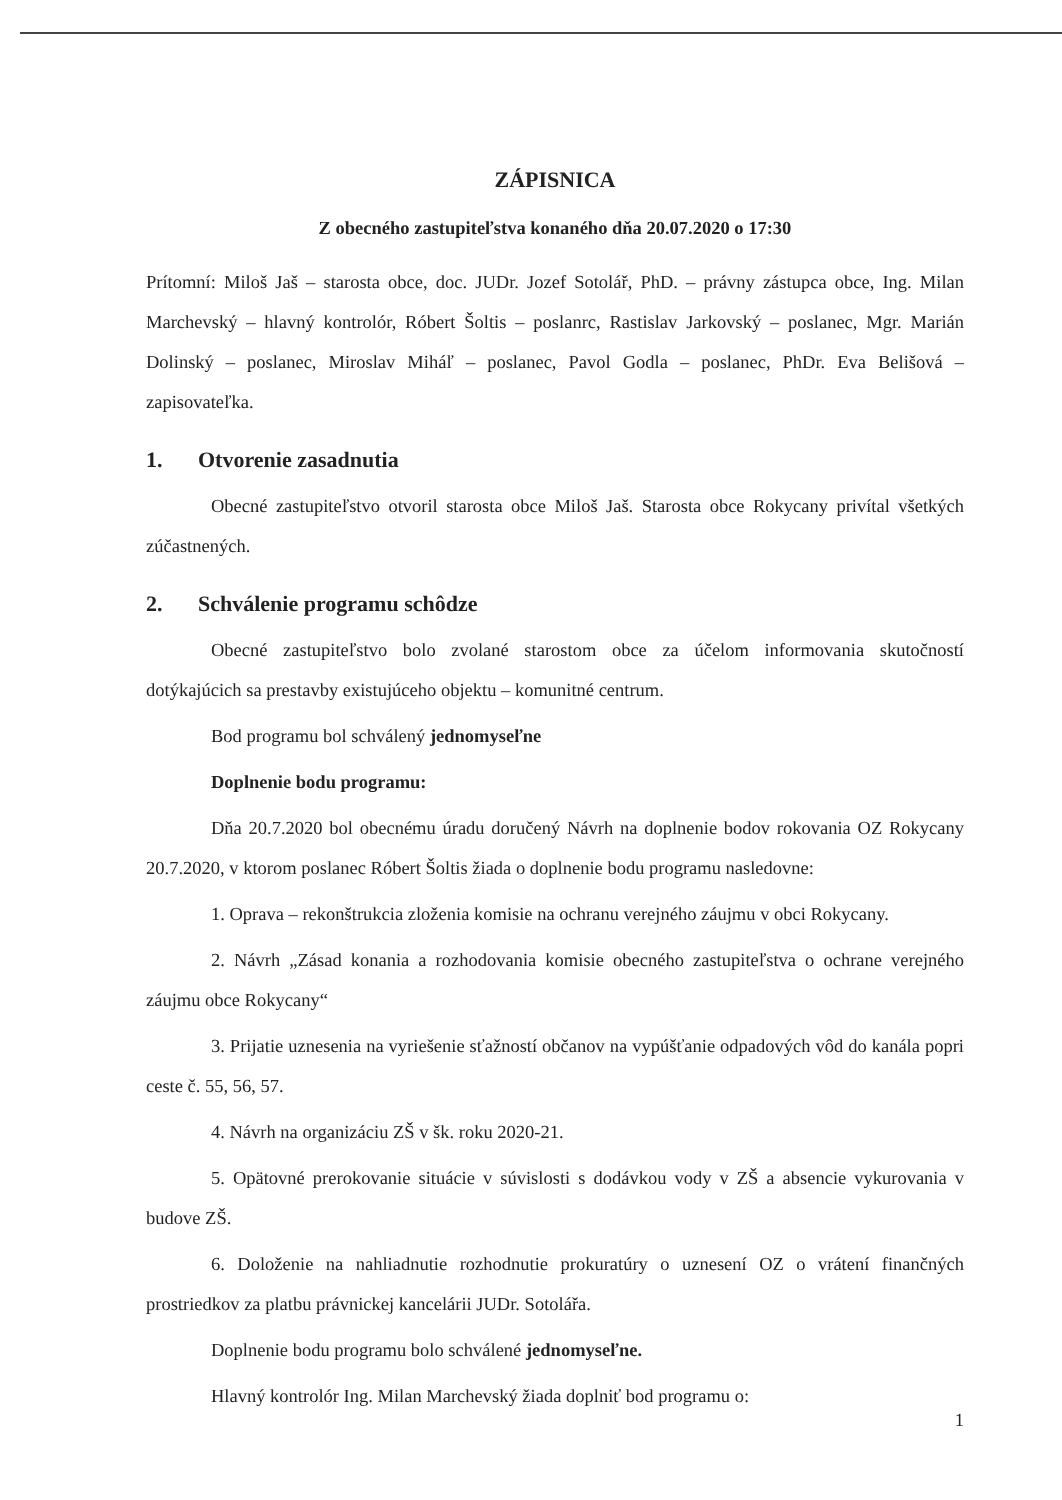ZÁPISNICA
Z obecného zastupiteľstva konaného dňa 20.07.2020 o 17:30
Prítomní: Miloš Jaš – starosta obce, doc. JUDr. Jozef Sotolář, PhD. – právny zástupca obce, Ing. Milan Marchevský – hlavný kontrolór, Róbert Šoltis – poslanrc, Rastislav Jarkovský – poslanec, Mgr. Marián Dolinský – poslanec, Miroslav Miháľ – poslanec, Pavol Godla – poslanec, PhDr. Eva Belišová – zapisovateľka.
1. Otvorenie zasadnutia
Obecné zastupiteľstvo otvoril starosta obce Miloš Jaš. Starosta obce Rokycany privítal všetkých zúčastnených.
2. Schválenie programu schôdze
Obecné zastupiteľstvo bolo zvolané starostom obce za účelom informovania skutočností dotýkajúcich sa prestavby existujúceho objektu – komunitné centrum.
Bod programu bol schválený jednomyseľne
Doplnenie bodu programu:
Dňa 20.7.2020 bol obecnému úradu doručený Návrh na doplnenie bodov rokovania OZ Rokycany 20.7.2020, v ktorom poslanec Róbert Šoltis žiada o doplnenie bodu programu nasledovne:
1. Oprava – rekonštrukcia zloženia komisie na ochranu verejného záujmu v obci Rokycany.
2. Návrh „Zásad konania a rozhodovania komisie obecného zastupiteľstva o ochrane verejného záujmu obce Rokycany“
3. Prijatie uznesenia na vyriešenie sťažností občanov na vypúšťanie odpadových vôd do kanála popri ceste č. 55, 56, 57.
4. Návrh na organizáciu ZŠ v šk. roku 2020-21.
5. Opätovné prerokovanie situácie v súvislosti s dodávkou vody v ZŠ a absencie vykurovania v budove ZŠ.
6. Doloženie na nahliadnutie rozhodnutie prokuratúry o uznesení OZ o vrátení finančných prostriedkov za platbu právnickej kancelárii JUDr. Sotolářa.
Doplnenie bodu programu bolo schválené jednomyseľne.
Hlavný kontrolór Ing. Milan Marchevský žiada doplniť bod programu o:
1